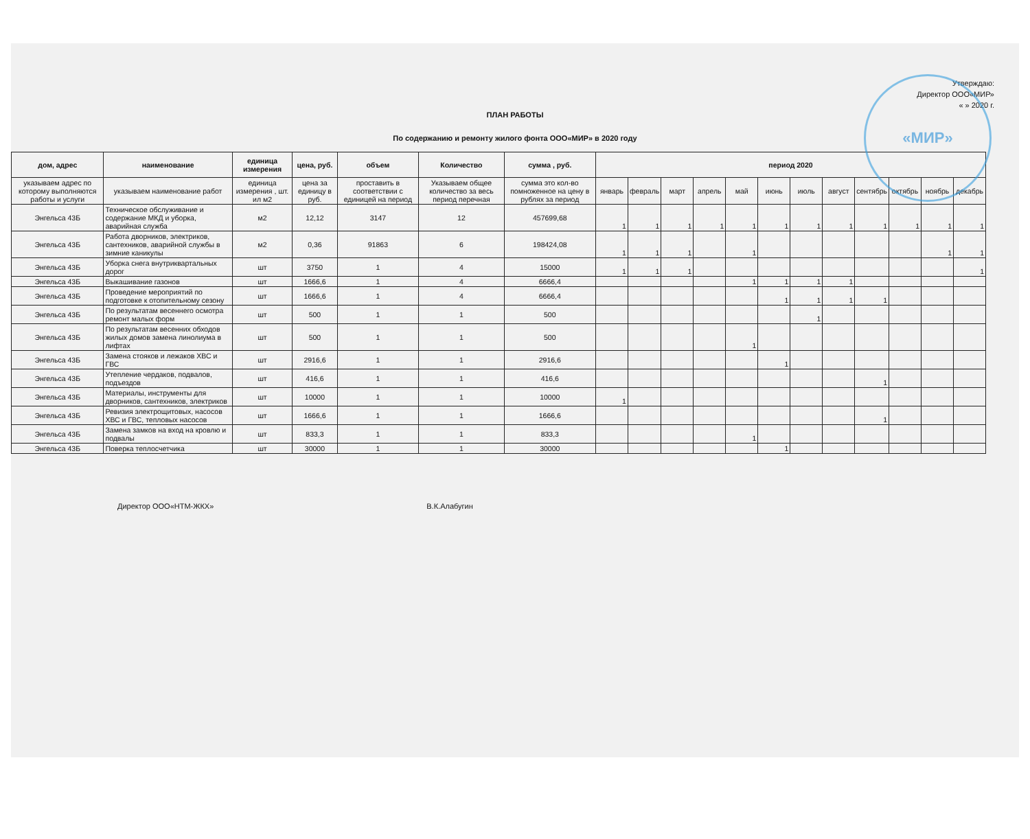«МИР»
Утверждаю:
Директор ООО«МИР»
« » 2020 г.
ПЛАН РАБОТЫ
По содержанию и ремонту жилого фонта ООО«МИР» в 2020 году
| дом, адрес | наименование | единица измерения | цена, руб. | объем | Количество | сумма , руб. | период 2020 | | | | | | | | | | | |
| --- | --- | --- | --- | --- | --- | --- | --- | --- | --- | --- | --- | --- | --- | --- | --- | --- | --- | --- |
| указываем адрес по которому выполняются работы и услуги | указываем наименование работ | единица измерения , шт. ил м2 | цена за единицу в руб. | проставить в соответствии с единицей на период | Указываем общее количество за весь период перечная | сумма это кол-во помноженное на цену в рублях за период | январь | февраль | март | апрель | май | июнь | июль | август | сентябрь | октябрь | ноябрь | декабрь |
| Энгельса 43Б | Техническое обслуживание и содержание МКД и уборка, аварийная служба | м2 | 12,12 | 3147 | 12 | 457699,68 | 1 | 1 | 1 | 1 | 1 | 1 | 1 | 1 | 1 | 1 | 1 | 1 |
| Энгельса 43Б | Работа дворников, электриков, сантехников, аварийной службы в зимние каникулы | м2 | 0,36 | 91863 | 6 | 198424,08 | 1 | 1 | 1 | | 1 | | | | | | 1 | 1 |
| Энгельса 43Б | Уборка снега внутриквартальных дорог | шт | 3750 | 1 | 4 | 15000 | 1 | 1 | 1 | | | | | | | | | 1 |
| Энгельса 43Б | Выкашивание газонов | шт | 1666,6 | 1 | 4 | 6666,4 | | | | | 1 | 1 | 1 | 1 | | | | |
| Энгельса 43Б | Проведение мероприятий по подготовке к отопительному сезону | шт | 1666,6 | 1 | 4 | 6666,4 | | | | | | 1 | 1 | 1 | 1 | | | |
| Энгельса 43Б | По результатам весеннего осмотра ремонт малых форм | шт | 500 | 1 | 1 | 500 | | | | | | | 1 | | | | | |
| Энгельса 43Б | По результатам весенних обходов жилых домов замена линолиума в лифтах | шт | 500 | 1 | 1 | 500 | | | | | 1 | | | | | | | |
| Энгельса 43Б | Замена стояков и лежаков ХВС и ГВС | шт | 2916,6 | 1 | 1 | 2916,6 | | | | | | 1 | | | | | | |
| Энгельса 43Б | Утепление чердаков, подвалов, подъездов | шт | 416,6 | 1 | 1 | 416,6 | | | | | | | | | 1 | | | |
| Энгельса 43Б | Материалы, инструменты для дворников, сантехников, электриков | шт | 10000 | 1 | 1 | 10000 | 1 | | | | | | | | | | | |
| Энгельса 43Б | Ревизия электрощитовых, насосов ХВС и ГВС, тепловых насосов | шт | 1666,6 | 1 | 1 | 1666,6 | | | | | | | | | 1 | | | |
| Энгельса 43Б | Замена замков на вход на кровлю и подвалы | шт | 833,3 | 1 | 1 | 833,3 | | | | | 1 | | | | | | | |
| Энгельса 43Б | Поверка теплосчетчика | шт | 30000 | 1 | 1 | 30000 | | | | | | 1 | | | | | | |
Директор ООО«НТМ-ЖКХ» В.К.Алабугин